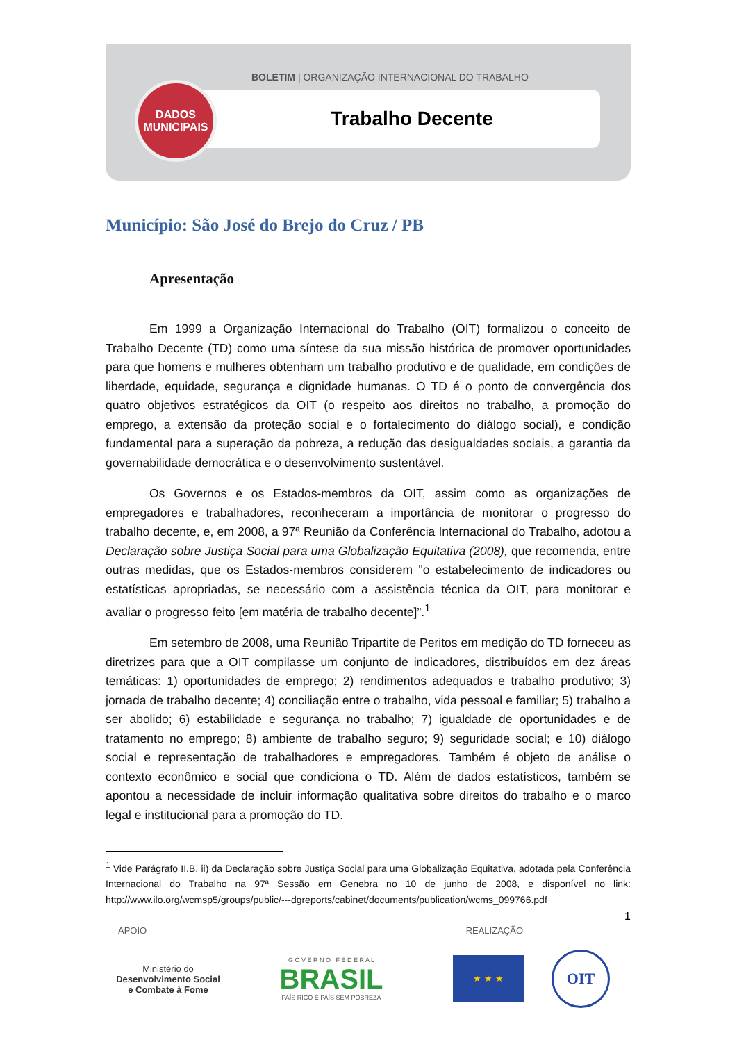BOLETIM | ORGANIZAÇÃO INTERNACIONAL DO TRABALHO
Trabalho Decente
DADOS
MUNICIPAIS
Município: São José do Brejo do Cruz / PB
Apresentação
Em 1999 a Organização Internacional do Trabalho (OIT) formalizou o conceito de Trabalho Decente (TD) como uma síntese da sua missão histórica de promover oportunidades para que homens e mulheres obtenham um trabalho produtivo e de qualidade, em condições de liberdade, equidade, segurança e dignidade humanas. O TD é o ponto de convergência dos quatro objetivos estratégicos da OIT (o respeito aos direitos no trabalho, a promoção do emprego, a extensão da proteção social e o fortalecimento do diálogo social), e condição fundamental para a superação da pobreza, a redução das desigualdades sociais, a garantia da governabilidade democrática e o desenvolvimento sustentável.
Os Governos e os Estados-membros da OIT, assim como as organizações de empregadores e trabalhadores, reconheceram a importância de monitorar o progresso do trabalho decente, e, em 2008, a 97ª Reunião da Conferência Internacional do Trabalho, adotou a Declaração sobre Justiça Social para uma Globalização Equitativa (2008), que recomenda, entre outras medidas, que os Estados-membros considerem "o estabelecimento de indicadores ou estatísticas apropriadas, se necessário com a assistência técnica da OIT, para monitorar e avaliar o progresso feito [em matéria de trabalho decente]”.<sup>1</sup>
Em setembro de 2008, uma Reunião Tripartite de Peritos em medição do TD forneceu as diretrizes para que a OIT compilasse um conjunto de indicadores, distribuídos em dez áreas temáticas: 1) oportunidades de emprego; 2) rendimentos adequados e trabalho produtivo; 3) jornada de trabalho decente; 4) conciliação entre o trabalho, vida pessoal e familiar; 5) trabalho a ser abolido; 6) estabilidade e segurança no trabalho; 7) igualdade de oportunidades e de tratamento no emprego; 8) ambiente de trabalho seguro; 9) seguridade social; e 10) diálogo social e representação de trabalhadores e empregadores. Também é objeto de análise o contexto econômico e social que condiciona o TD. Além de dados estatísticos, também se apontou a necessidade de incluir informação qualitativa sobre direitos do trabalho e o marco legal e institucional para a promoção do TD.
<sup>1</sup> Vide Parágrafo II.B. ii) da Declaração sobre Justiça Social para uma Globalização Equitativa, adotada pela Conferência Internacional do Trabalho na 97ª Sessão em Genebra no 10 de junho de 2008, e disponível no link: http://www.ilo.org/wcmsp5/groups/public/---dgreports/cabinet/documents/publication/wcms_099766.pdf
1
APOIO REALIZAÇÃO
Ministério do
Desenvolvimento Social
e Combate à Fome
G O V E R N O F E D E R A L
BRASIL
PAÍS RICO É PAÍS SEM POBREZA
★ ★ ★
OIT